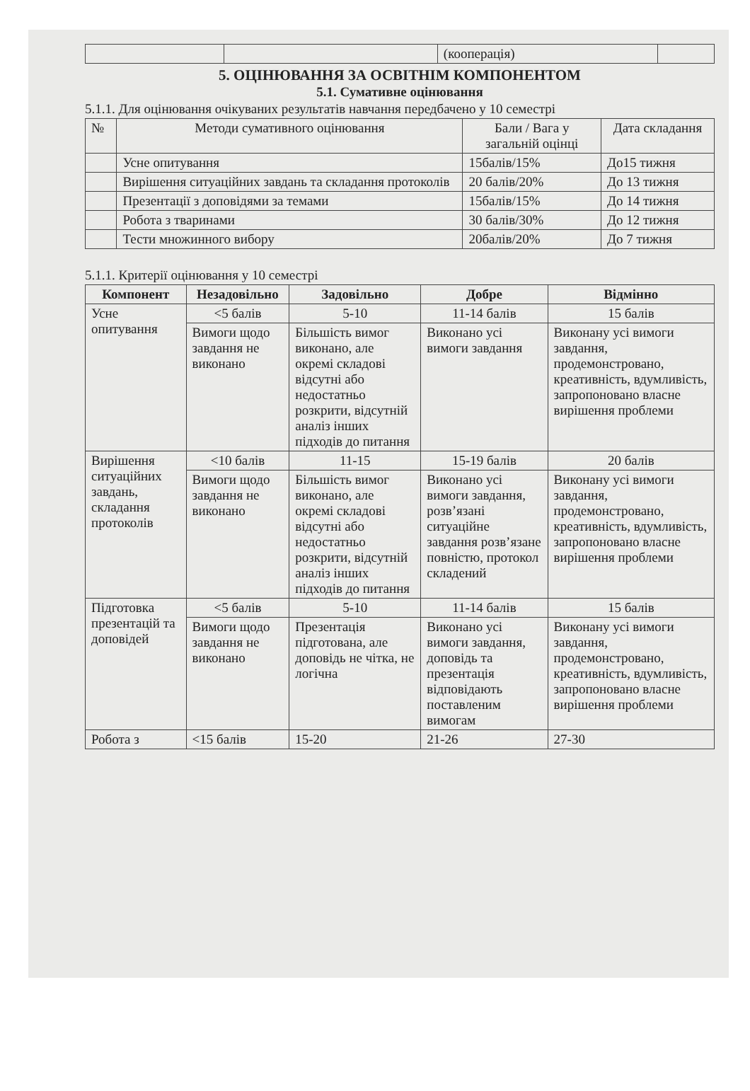| | | (кооперація) | |
5. ОЦІНЮВАННЯ ЗА ОСВІТНІМ КОМПОНЕНТОМ
5.1. Сумативне оцінювання
5.1.1. Для оцінювання очікуваних результатів навчання передбачено у 10 семестрі
| № | Методи сумативного оцінювання | Бали / Вага у загальній оцінці | Дата складання |
| | Усне опитування | 15балів/15% | До15 тижня |
| | Вирішення ситуаційних завдань та складання протоколів | 20 балів/20% | До 13 тижня |
| | Презентації з доповідями за темами | 15балів/15% | До 14 тижня |
| | Робота з тваринами | 30 балів/30% | До 12 тижня |
| | Тести множинного вибору | 20балів/20% | До 7 тижня |
5.1.1. Критерії оцінювання у 10 семестрі
| Компонент | Незадовільно | Задовільно | Добре | Відмінно |
| --- | --- | --- | --- | --- |
| Усне опитування | <5 балів | 5-10 | 11-14 балів | 15 балів |
| | Вимоги щодо завдання не виконано | Більшість вимог виконано, але окремі складові відсутні або недостатньо розкрити, відсутній аналіз інших підходів до питання | Виконано усі вимоги завдання | Виконану усі вимоги завдання, продемонстровано, креативність, вдумливість, запропоновано власне вирішення проблеми |
| Вирішення ситуаційних завдань, складання протоколів | <10 балів | 11-15 | 15-19 балів | 20 балів |
| | Вимоги щодо завдання не виконано | Більшість вимог виконано, але окремі складові відсутні або недостатньо розкрити, відсутній аналіз інших підходів до питання | Виконано усі вимоги завдання, розв’язані ситуаційне завдання розв’язане повністю, протокол складений | Виконану усі вимоги завдання, продемонстровано, креативність, вдумливість, запропоновано власне вирішення проблеми |
| Підготовка презентацій та доповідей | <5 балів | 5-10 | 11-14 балів | 15 балів |
| | Вимоги щодо завдання не виконано | Презентація підготована, але доповідь не чітка, не логічна | Виконано усі вимоги завдання, доповідь та презентація відповідають поставленим вимогам | Виконану усі вимоги завдання, продемонстровано, креативність, вдумливість, запропоновано власне вирішення проблеми |
| Робота з | <15 балів | 15-20 | 21-26 | 27-30 |